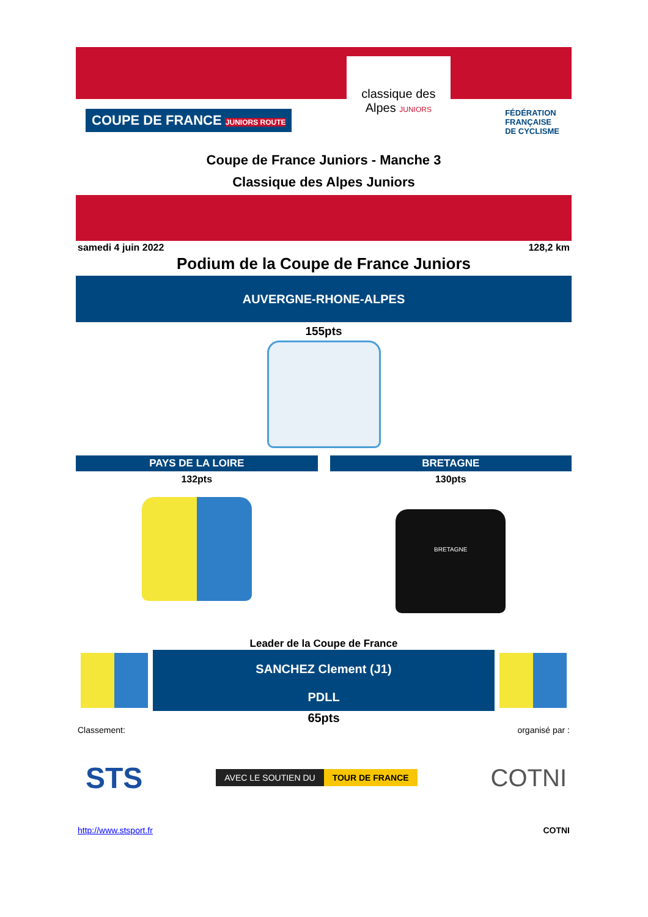COUPE DE FRANCE JUNIORS ROUTE
classique des Alpes JUNIORS
FÉDÉRATION
FRANÇAISE
DE CYCLISME
Coupe de France Juniors - Manche 3
Classique des Alpes Juniors
samedi 4 juin 2022 128,2 km
Podium de la Coupe de France Juniors
AUVERGNE-RHONE-ALPES
155pts
PAYS DE LA LOIRE
132pts
BRETAGNE
130pts
BRETAGNE
Leader de la Coupe de France
SANCHEZ Clement (J1)
PDLL
65pts
Classement: organisé par :
STS
AVEC LE SOUTIEN DU TOUR DE FRANCE
COTNI
http://www.stsport.fr COTNI